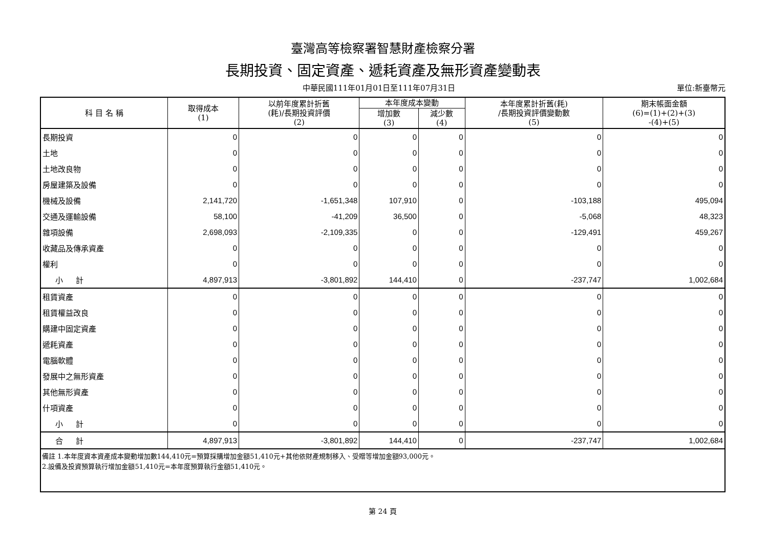臺灣高等檢察署智慧財產檢察分署
長期投資、固定資產、遞耗資產及無形資產變動表
中華民國111年01月01日至111年07月31日 單位:新臺幣元
| 科 目 名 稱 | 取得成本 (1) | 以前年度累計折舊 (耗)/長期投資評價 (2) | 本年度成本變動 | | 本年度累計折舊(耗) /長期投資評價變動數 (5) | 期末帳面金額 (6)=(1)+(2)+(3) -(4)+(5) |
| --- | --- | --- | --- | --- | --- | --- |
| | | | 增加數 (3) | 減少數 (4) | | |
| 長期投資 | 0 | 0 | 0 | 0 | 0 | 0 |
| 土地 | 0 | 0 | 0 | 0 | 0 | 0 |
| 土地改良物 | 0 | 0 | 0 | 0 | 0 | 0 |
| 房屋建築及設備 | 0 | 0 | 0 | 0 | 0 | 0 |
| 機械及設備 | 2,141,720 | -1,651,348 | 107,910 | 0 | -103,188 | 495,094 |
| 交通及運輸設備 | 58,100 | -41,209 | 36,500 | 0 | -5,068 | 48,323 |
| 雜項設備 | 2,698,093 | -2,109,335 | 0 | 0 | -129,491 | 459,267 |
| 收藏品及傳承資產 | 0 | 0 | 0 | 0 | 0 | 0 |
| 權利 | 0 | 0 | 0 | 0 | 0 | 0 |
| 小 計 | 4,897,913 | -3,801,892 | 144,410 | 0 | -237,747 | 1,002,684 |
| 租賃資產 | 0 | 0 | 0 | 0 | 0 | 0 |
| 租賃權益改良 | 0 | 0 | 0 | 0 | 0 | 0 |
| 購建中固定資產 | 0 | 0 | 0 | 0 | 0 | 0 |
| 遞耗資產 | 0 | 0 | 0 | 0 | 0 | 0 |
| 電腦軟體 | 0 | 0 | 0 | 0 | 0 | 0 |
| 發展中之無形資產 | 0 | 0 | 0 | 0 | 0 | 0 |
| 其他無形資產 | 0 | 0 | 0 | 0 | 0 | 0 |
| 什項資產 | 0 | 0 | 0 | 0 | 0 | 0 |
| 小 計 | 0 | 0 | 0 | 0 | 0 | 0 |
| 合 計 | 4,897,913 | -3,801,892 | 144,410 | 0 | -237,747 | 1,002,684 |
| 備註 1.本年度資本資產成本變動增加數144,410元=預算採購增加金額51,410元+其他依財產規制移入、受贈等增加金額93,000元。 2.設備及投資預算執行增加金額51,410元=本年度預算執行金額51,410元。 | | | | | | |
第 24 頁